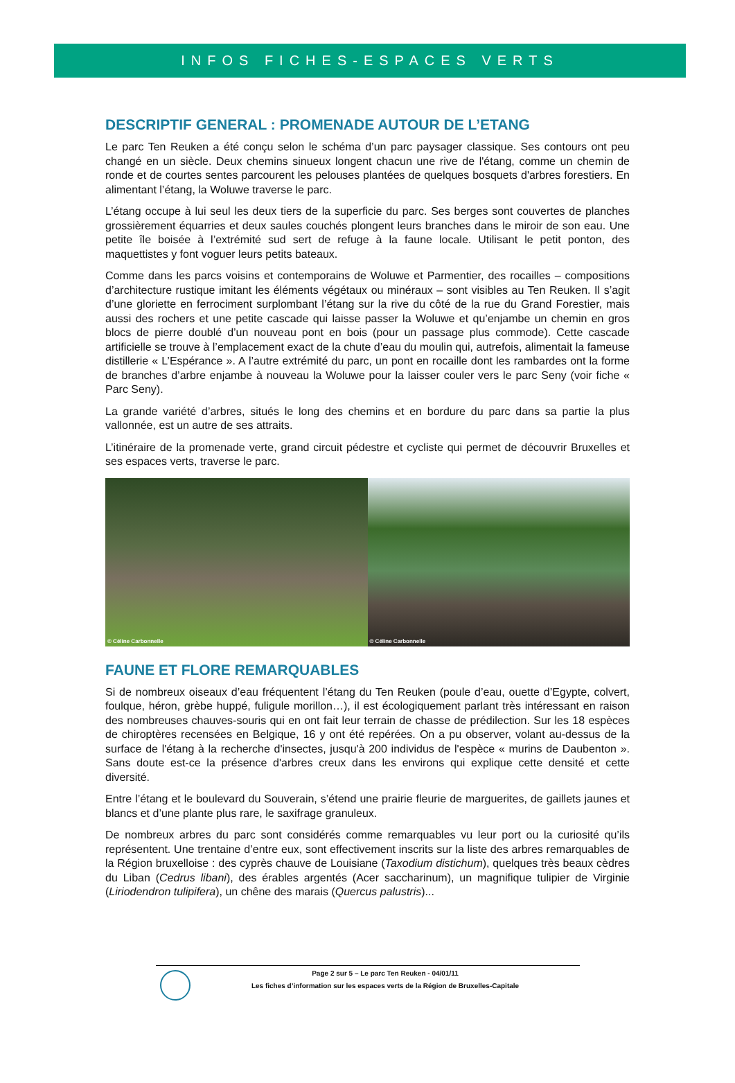INFOS FICHES-ESPACES VERTS
DESCRIPTIF GENERAL : PROMENADE AUTOUR DE L’ETANG
Le parc Ten Reuken a été conçu selon le schéma d’un parc paysager classique. Ses contours ont peu changé en un siècle. Deux chemins sinueux longent chacun une rive de l'étang, comme un chemin de ronde et de courtes sentes parcourent les pelouses plantées de quelques bosquets d'arbres forestiers. En alimentant l’étang, la Woluwe traverse le parc.
L’étang occupe à lui seul les deux tiers de la superficie du parc. Ses berges sont couvertes de planches grossièrement équarries et deux saules couchés plongent leurs branches dans le miroir de son eau. Une petite île boisée à l’extrémité sud sert de refuge à la faune locale. Utilisant le petit ponton, des maquettistes y font voguer leurs petits bateaux.
Comme dans les parcs voisins et contemporains de Woluwe et Parmentier, des rocailles – compositions d’architecture rustique imitant les éléments végétaux ou minéraux – sont visibles au Ten Reuken. Il s’agit d’une gloriette en ferrociment surplombant l’étang sur la rive du côté de la rue du Grand Forestier, mais aussi des rochers et une petite cascade qui laisse passer la Woluwe et qu’enjambe un chemin en gros blocs de pierre doublé d’un nouveau pont en bois (pour un passage plus commode). Cette cascade artificielle se trouve à l’emplacement exact de la chute d’eau du moulin qui, autrefois, alimentait la fameuse distillerie « L’Espérance ». A l’autre extrémité du parc, un pont en rocaille dont les rambardes ont la forme de branches d’arbre enjambe à nouveau la Woluwe pour la laisser couler vers le parc Seny (voir fiche « Parc Seny).
La grande variété d’arbres, situés le long des chemins et en bordure du parc dans sa partie la plus vallonnée, est un autre de ses attraits.
L’itinéraire de la promenade verte, grand circuit pédestre et cycliste qui permet de découvrir Bruxelles et ses espaces verts, traverse le parc.
© Céline Carbonnelle
© Céline Carbonnelle
FAUNE ET FLORE REMARQUABLES
Si de nombreux oiseaux d’eau fréquentent l’étang du Ten Reuken (poule d’eau, ouette d’Egypte, colvert, foulque, héron, grèbe huppé, fuligule morillon…), il est écologiquement parlant très intéressant en raison des nombreuses chauves-souris qui en ont fait leur terrain de chasse de prédilection. Sur les 18 espèces de chiroptères recensées en Belgique, 16 y ont été repérées. On a pu observer, volant au-dessus de la surface de l'étang à la recherche d'insectes, jusqu'à 200 individus de l'espèce « murins de Daubenton ». Sans doute est-ce la présence d'arbres creux dans les environs qui explique cette densité et cette diversité.
Entre l’étang et le boulevard du Souverain, s’étend une prairie fleurie de marguerites, de gaillets jaunes et blancs et d’une plante plus rare, le saxifrage granuleux.
De nombreux arbres du parc sont considérés comme remarquables vu leur port ou la curiosité qu’ils représentent. Une trentaine d’entre eux, sont effectivement inscrits sur la liste des arbres remarquables de la Région bruxelloise : des cyprès chauve de Louisiane (Taxodium distichum), quelques très beaux cèdres du Liban (Cedrus libani), des érables argentés (Acer saccharinum), un magnifique tulipier de Virginie (Liriodendron tulipifera), un chêne des marais (Quercus palustris)...
Page 2 sur 5 – Le parc Ten Reuken - 04/01/11
Les fiches d’information sur les espaces verts de la Région de Bruxelles-Capitale